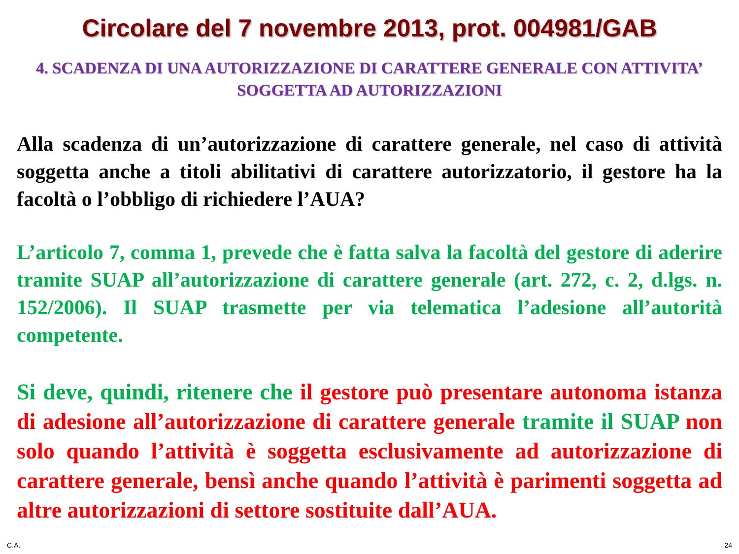Circolare del 7 novembre 2013, prot. 004981/GAB
4. SCADENZA DI UNA AUTORIZZAZIONE DI CARATTERE GENERALE CON ATTIVITA’ SOGGETTA AD AUTORIZZAZIONI
Alla scadenza di un’autorizzazione di carattere generale, nel caso di attività soggetta anche a titoli abilitativi di carattere autorizzatorio, il gestore ha la facoltà o l’obbligo di richiedere l’AUA?
L’articolo 7, comma 1, prevede che è fatta salva la facoltà del gestore di aderire tramite SUAP all’autorizzazione di carattere generale (art. 272, c. 2, d.lgs. n. 152/2006). Il SUAP trasmette per via telematica l’adesione all’autorità competente.
Si deve, quindi, ritenere che il gestore può presentare autonoma istanza di adesione all’autorizzazione di carattere generale tramite il SUAP non solo quando l’attività è soggetta esclusivamente ad autorizzazione di carattere generale, bensì anche quando l’attività è parimenti soggetta ad altre autorizzazioni di settore sostituite dall’AUA.
C.A. 24